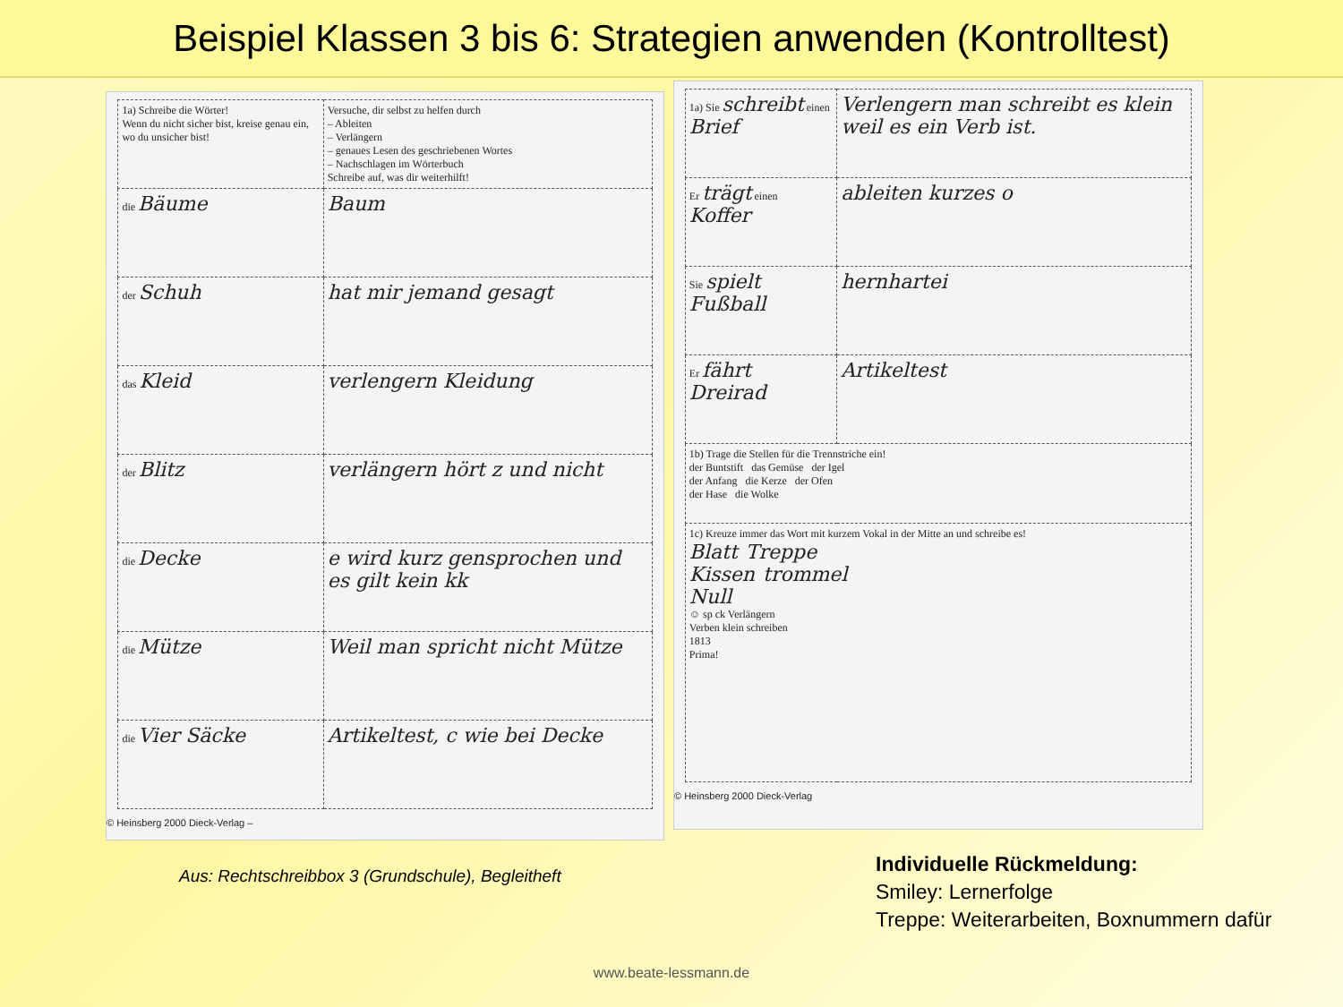Beispiel Klassen 3 bis 6: Strategien anwenden (Kontrolltest)
| 1a) Schreibe die Wörter! Wenn du nicht sicher bist, kreise genau ein, wo du unsicher bist! | Versuche, dir selbst zu helfen durch – Ableiten – Verlängern – genaues Lesen des geschriebenen Wortes – Nachschlagen im Wörterbuch Schreibe auf, was dir weiterhilft! |
| die Bäume | Baum |
| der Schuh | hat mir jemand gesagt |
| das Kleid | verlengern Kleidung |
| der Blitz | verlängern hört z und nicht |
| die Decke | e wird kurz gensprochen und es gilt kein kk |
| die Mütze | Weil man spricht nicht Mütze |
| die Vier Säcke | Artikeltest, c wie bei Decke |
© Heinsberg 2000 Dieck-Verlag –
| 1a) Sie schreibt einen Brief | Verlengern man schreibt es klein weil es ein Verb ist. |
| Er trägt einen Koffer | ableiten kurzes o |
| Sie spielt Fußball | hernhartei |
| Er fährt Dreirad | Artikeltest |
| 1b) Trage die Stellen für die Trennstriche ein! der Buntstift das Gemüse der Igel der Anfang die Kerze der Ofen der Hase die Wolke | |
| 1c) Kreuze immer das Wort mit kurzem Vokal in der Mitte an und schreibe es! Blatt Treppe Kissen trommel Null ☺ sp ck Verlängern Verben klein schreiben 1813 Prima! | |
© Heinsberg 2000 Dieck-Verlag
Aus: Rechtschreibbox 3 (Grundschule), Begleitheft
Individuelle Rückmeldung:
Smiley: Lernerfolge
Treppe: Weiterarbeiten, Boxnummern dafür
www.beate-lessmann.de